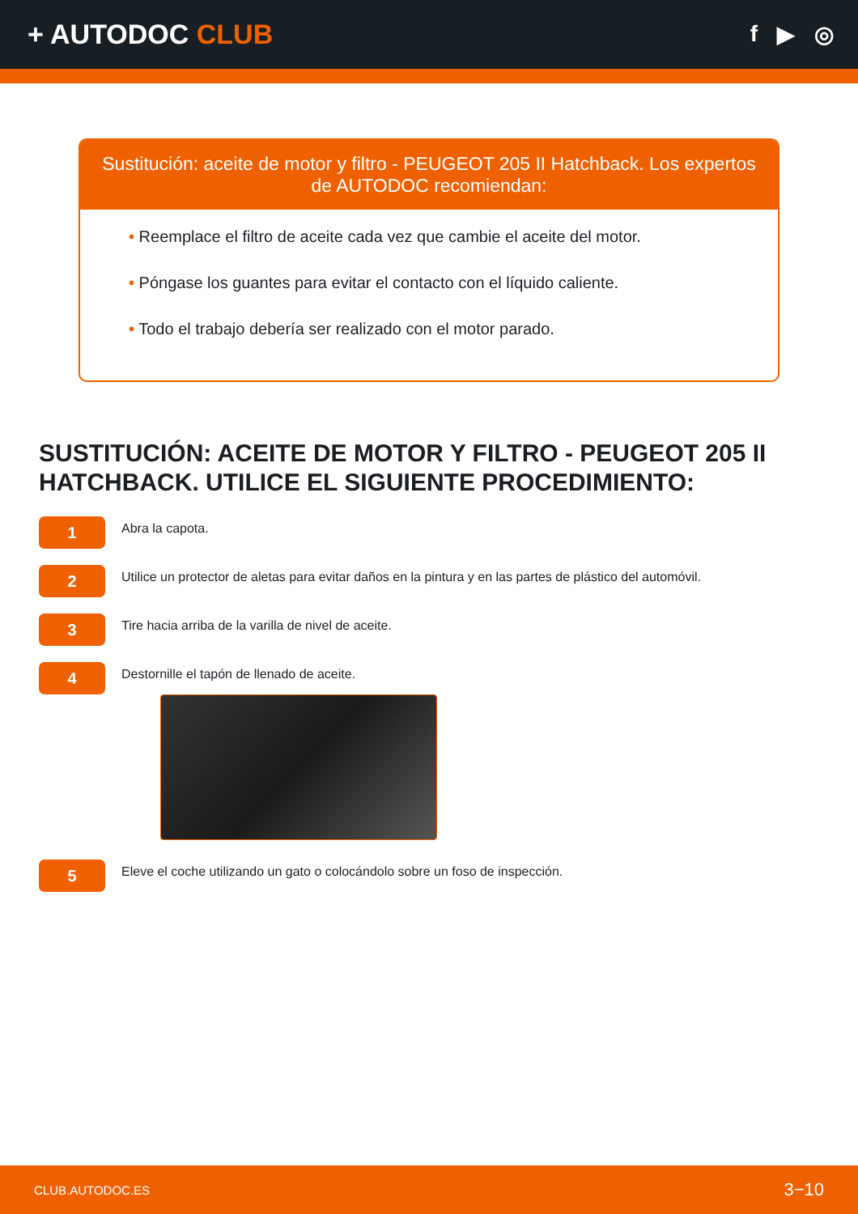+ AUTODOC CLUB
f ▶ ◎
Sustitución: aceite de motor y filtro - PEUGEOT 205 II Hatchback. Los expertos de AUTODOC recomiendan:
• Reemplace el filtro de aceite cada vez que cambie el aceite del motor.
• Póngase los guantes para evitar el contacto con el líquido caliente.
• Todo el trabajo debería ser realizado con el motor parado.
SUSTITUCIÓN: ACEITE DE MOTOR Y FILTRO - PEUGEOT 205 II HATCHBACK. UTILICE EL SIGUIENTE PROCEDIMIENTO:
1
Abra la capota.
2
Utilice un protector de aletas para evitar daños en la pintura y en las partes de plástico del automóvil.
3
Tire hacia arriba de la varilla de nivel de aceite.
4
Destornille el tapón de llenado de aceite.
5
Eleve el coche utilizando un gato o colocándolo sobre un foso de inspección.
CLUB.AUTODOC.ES 3−10